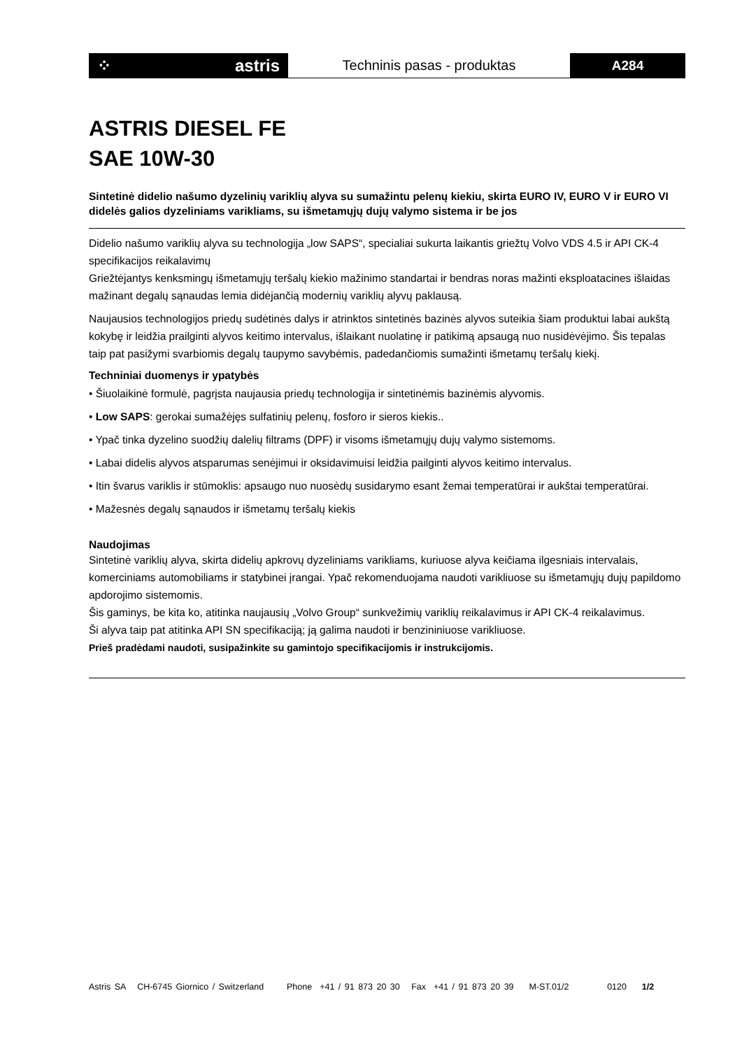⁘ astris
Techninis pasas - produktas
A284
ASTRIS DIESEL FE
SAE 10W-30
Sintetinė didelio našumo dyzelinių variklių alyva su sumažintu pelenų kiekiu, skirta EURO IV, EURO V ir EURO VI didelės galios dyzeliniams varikliams, su išmetamųjų dujų valymo sistema ir be jos
Didelio našumo variklių alyva su technologija „low SAPS“, specialiai sukurta laikantis griežtų Volvo VDS 4.5 ir API CK-4 specifikacijos reikalavimų
Griežtėjantys kenksmingų išmetamųjų teršalų kiekio mažinimo standartai ir bendras noras mažinti eksploatacines išlaidas mažinant degalų sąnaudas lemia didėjančią modernių variklių alyvų paklausą.
Naujausios technologijos priedų sudėtinės dalys ir atrinktos sintetinės bazinės alyvos suteikia šiam produktui labai aukštą kokybę ir leidžia prailginti alyvos keitimo intervalus, išlaikant nuolatinę ir patikimą apsaugą nuo nusidėvėjimo. Šis tepalas taip pat pasižymi svarbiomis degalų taupymo savybėmis, padedančiomis sumažinti išmetamų teršalų kiekį.
Techniniai duomenys ir ypatybės
• Šiuolaikinė formulė, pagrįsta naujausia priedų technologija ir sintetinėmis bazinėmis alyvomis.
• Low SAPS: gerokai sumažėjęs sulfatinių pelenų, fosforo ir sieros kiekis..
• Ypač tinka dyzelino suodžių dalelių filtrams (DPF) ir visoms išmetamųjų dujų valymo sistemoms.
• Labai didelis alyvos atsparumas senėjimui ir oksidavimuisi leidžia pailginti alyvos keitimo intervalus.
• Itin švarus variklis ir stūmoklis: apsaugo nuo nuosėdų susidarymo esant žemai temperatūrai ir aukštai temperatūrai.
• Mažesnės degalų sąnaudos ir išmetamų teršalų kiekis
Naudojimas
Sintetinė variklių alyva, skirta didelių apkrovų dyzeliniams varikliams, kuriuose alyva keičiama ilgesniais intervalais, komerciniams automobiliams ir statybinei įrangai. Ypač rekomenduojama naudoti varikliuose su išmetamųjų dujų papildomo apdorojimo sistemomis.
Šis gaminys, be kita ko, atitinka naujausių „Volvo Group“ sunkvežimių variklių reikalavimus ir API CK-4 reikalavimus.
Ši alyva taip pat atitinka API SN specifikaciją; ją galima naudoti ir benzininiuose varikliuose.
Prieš pradėdami naudoti, susipažinkite su gamintojo specifikacijomis ir instrukcijomis.
Astris SA CH-6745 Giornico / Switzerland Phone +41 / 91 873 20 30 Fax +41 / 91 873 20 39 M-ST.01/2 0120 1/2